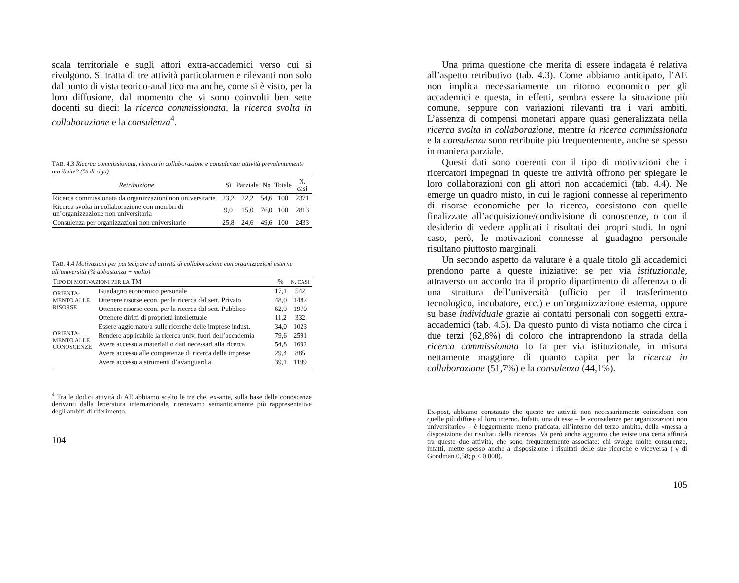scala territoriale e sugli attori extra-accademici verso cui si rivolgono. Si tratta di tre attività particolarmente rilevanti non solo dal punto di vista teorico-analitico ma anche, come si è visto, per la loro diffusione, dal momento che vi sono coinvolti ben sette docenti su dieci: la ricerca commissionata, la ricerca svolta in collaborazione e la consulenza<sup>4</sup>.
TAB. 4.3 Ricerca commissionata, ricerca in collaborazione e consulenza: attività prevalentemente retribuite? (% di riga)
| Retribuzione | Sì | Parziale | No | Totale | N. casi |
| --- | --- | --- | --- | --- | --- |
| Ricerca commissionata da organizzazioni non universitarie | 23,2 | 22,2 | 54,6 | 100 | 2371 |
| Ricerca svolta in collaborazione con membri di un’organizzazione non universitaria | 9,0 | 15,0 | 76,0 | 100 | 2813 |
| Consulenza per organizzazioni non universitarie | 25,8 | 24,6 | 49,6 | 100 | 2433 |
TAB. 4.4 Motivazioni per partecipare ad attività di collaborazione con organizzazioni esterne all’università (% abbastanza + molto)
| T IPO DI MOTIVAZIONI PER LA TM | | % | N. CASI |
| --- | --- | --- | --- |
| O RIENTA - MENTO ALLE RISORSE | Guadagno economico personale | 17,1 | 542 |
| | Ottenere risorse econ. per la ricerca dal sett. Privato | 48,0 | 1482 |
| | Ottenere risorse econ. per la ricerca dal sett. Pubblico | 62,9 | 1970 |
| ORIENTA- MENTO ALLE CONOSCENZE | Ottenere diritti di proprietà intellettuale | 11,2 | 332 |
| | Essere aggiornato/a sulle ricerche delle imprese indust. | 34,0 | 1023 |
| | Rendere applicabile la ricerca univ. fuori dell’accademia | 79,6 | 2591 |
| | Avere accesso a materiali o dati necessari alla ricerca | 54,8 | 1692 |
| | Avere accesso alle competenze di ricerca delle imprese | 29,4 | 885 |
| | Avere accesso a strumenti d’avanguardia | 39,1 | 1199 |
<sup>4</sup> Tra le dodici attività di AE abbiamo scelto le tre che, ex-ante, sulla base delle conoscenze derivanti dalla letteratura internazionale, ritenevamo semanticamente più rappresentative degli ambiti di riferimento.
104
Una prima questione che merita di essere indagata è relativa all’aspetto retributivo (tab. 4.3). Come abbiamo anticipato, l’AE non implica necessariamente un ritorno economico per gli accademici e questa, in effetti, sembra essere la situazione più comune, seppure con variazioni rilevanti tra i vari ambiti. L’assenza di compensi monetari appare quasi generalizzata nella ricerca svolta in collaborazione, mentre la ricerca commissionata e la consulenza sono retribuite più frequentemente, anche se spesso in maniera parziale.
Questi dati sono coerenti con il tipo di motivazioni che i ricercatori impegnati in queste tre attività offrono per spiegare le loro collaborazioni con gli attori non accademici (tab. 4.4). Ne emerge un quadro misto, in cui le ragioni connesse al reperimento di risorse economiche per la ricerca, coesistono con quelle finalizzate all’acquisizione/condivisione di conoscenze, o con il desiderio di vedere applicati i risultati dei propri studi. In ogni caso, però, le motivazioni connesse al guadagno personale risultano piuttosto marginali.
Un secondo aspetto da valutare è a quale titolo gli accademici prendono parte a queste iniziative: se per via istituzionale, attraverso un accordo tra il proprio dipartimento di afferenza o di una struttura dell’università (ufficio per il trasferimento tecnologico, incubatore, ecc.) e un’organizzazione esterna, oppure su base individuale grazie ai contatti personali con soggetti extra-accademici (tab. 4.5). Da questo punto di vista notiamo che circa i due terzi (62,8%) di coloro che intraprendono la strada della ricerca commissionata lo fa per via istituzionale, in misura nettamente maggiore di quanto capita per la ricerca in collaborazione (51,7%) e la consulenza (44,1%).
Ex-post, abbiamo constatato che queste tre attività non necessariamente coincidono con quelle più diffuse al loro interno. Infatti, una di esse – le «consulenze per organizzazioni non universitarie» – è leggermente meno praticata, all’interno del terzo ambito, della «messa a disposizione dei risultati della ricerca». Va però anche aggiunto che esiste una certa affinità tra queste due attività, che sono frequentemente associate: chi svolge molte consulenze, infatti, mette spesso anche a disposizione i risultati delle sue ricerche e viceversa ( γ di Goodman 0,58; p < 0,000).
105